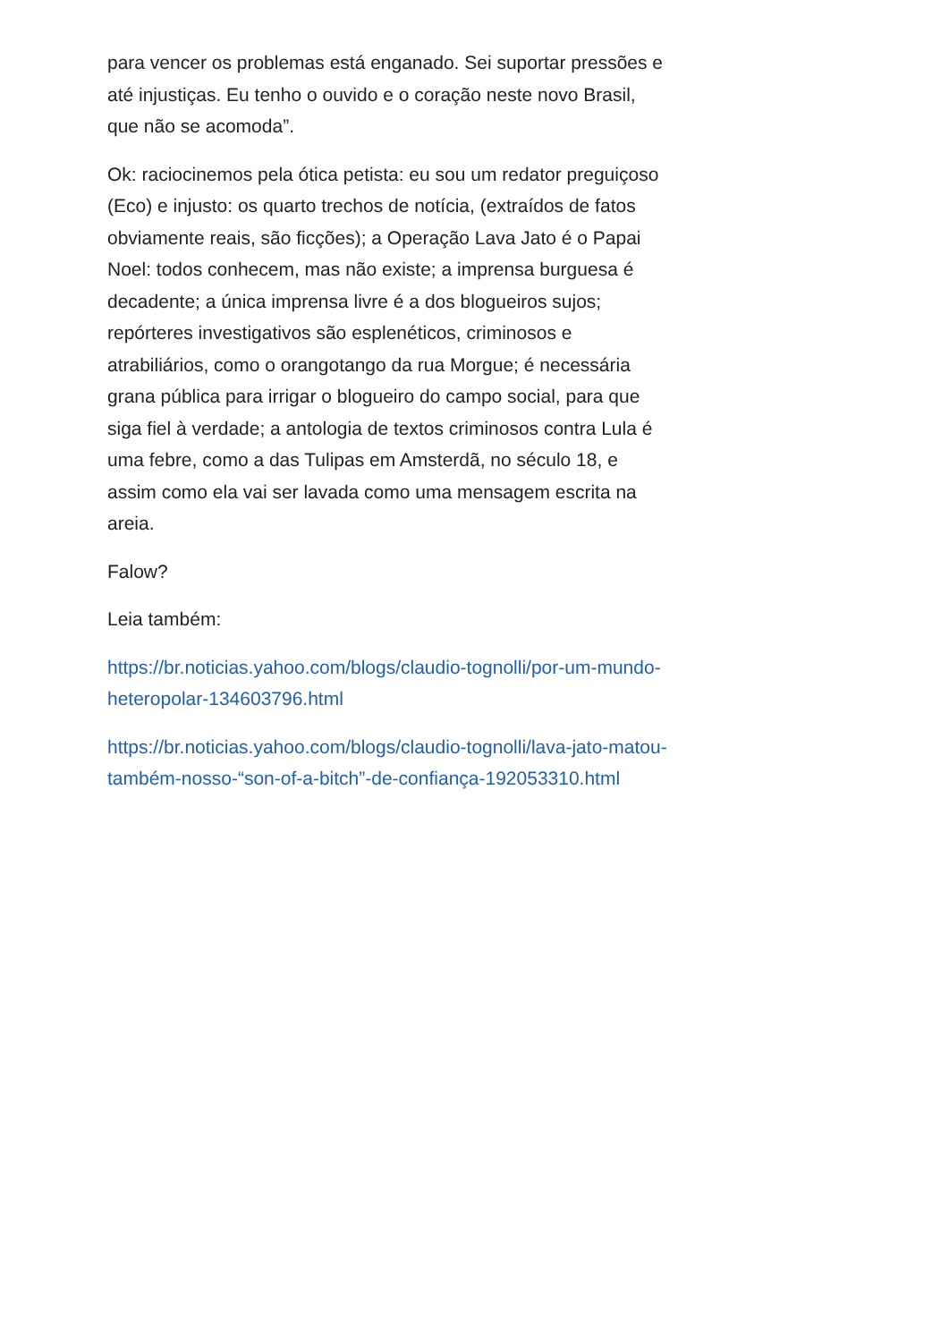para vencer os problemas está enganado. Sei suportar pressões e até injustiças. Eu tenho o ouvido e o coração neste novo Brasil, que não se acomoda”.
Ok: raciocinemos pela ótica petista: eu sou um redator preguiçoso (Eco) e injusto: os quarto trechos de notícia, (extraídos de fatos obviamente reais, são ficções); a Operação Lava Jato é o Papai Noel: todos conhecem, mas não existe; a imprensa burguesa é decadente; a única imprensa livre é a dos blogueiros sujos; repórteres investigativos são esplenéticos, criminosos e atrabiliários, como o orangotango da rua Morgue; é necessária grana pública para irrigar o blogueiro do campo social, para que siga fiel à verdade; a antologia de textos criminosos contra Lula é uma febre, como a das Tulipas em Amsterdã, no século 18, e assim como ela vai ser lavada como uma mensagem escrita na areia.
Falow?
Leia também:
https://br.noticias.yahoo.com/blogs/claudio-tognolli/por-um-mundo-heteropolar-134603796.html
https://br.noticias.yahoo.com/blogs/claudio-tognolli/lava-jato-matou-também-nosso-“son-of-a-bitch”-de-confiança-192053310.html